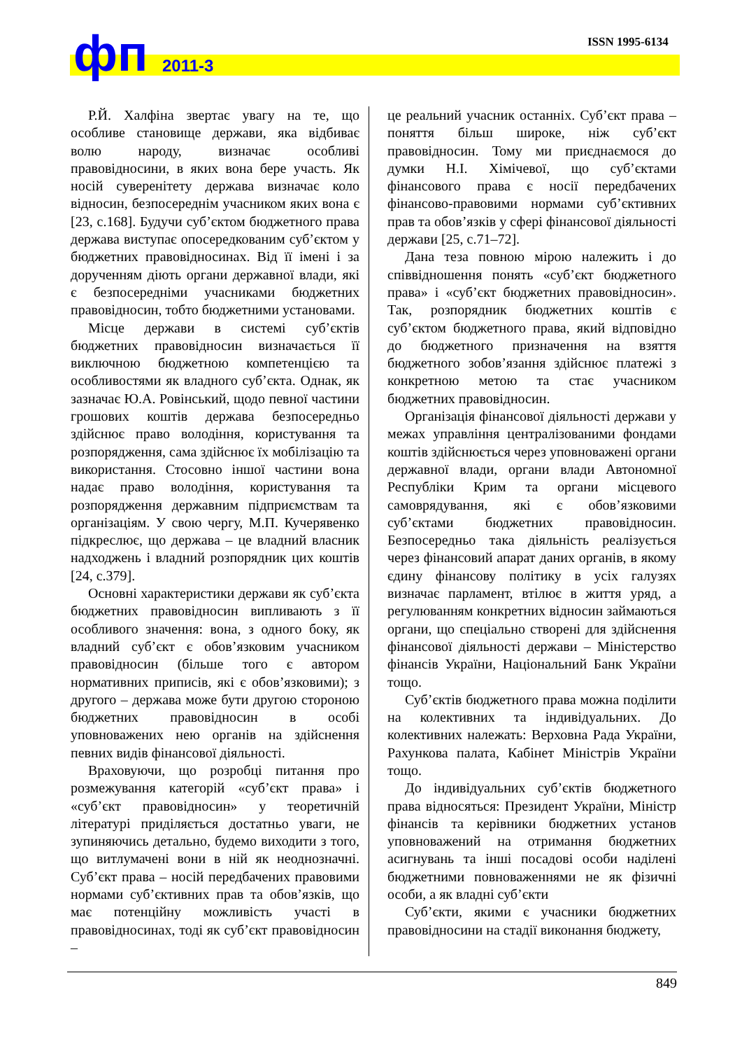ISSN 1995-6134
фп 2011-3
Р.Й. Халфіна звертає увагу на те, що особливе становище держави, яка відбиває волю народу, визначає особливі правовідносини, в яких вона бере участь. Як носій суверенітету держава визначає коло відносин, безпосереднім учасником яких вона є [23, с.168]. Будучи суб’єктом бюджетного права держава виступає опосередкованим суб’єктом у бюджетних правовідносинах. Від її імені і за дорученням діють органи державної влади, які є безпосередніми учасниками бюджетних правовідносин, тобто бюджетними установами.
Місце держави в системі суб’єктів бюджетних правовідносин визначається її виключною бюджетною компетенцією та особливостями як владного суб’єкта. Однак, як зазначає Ю.А. Ровінський, щодо певної частини грошових коштів держава безпосередньо здійснює право володіння, користування та розпорядження, сама здійснює їх мобілізацію та використання. Стосовно іншої частини вона надає право володіння, користування та розпорядження державним підприємствам та організаціям. У свою чергу, М.П. Кучерявенко підкреслює, що держава – це владний власник надходжень і владний розпорядник цих коштів [24, с.379].
Основні характеристики держави як суб’єкта бюджетних правовідносин випливають з її особливого значення: вона, з одного боку, як владний суб’єкт є обов’язковим учасником правовідносин (більше того є автором нормативних приписів, які є обов’язковими); з другого – держава може бути другою стороною бюджетних правовідносин в особі уповноважених нею органів на здійснення певних видів фінансової діяльності.
Враховуючи, що розробці питання про розмежування категорій «суб’єкт права» і «суб’єкт правовідносин» у теоретичній літературі приділяється достатньо уваги, не зупиняючись детально, будемо виходити з того, що витлумачені вони в ній як неоднозначні. Суб’єкт права – носій передбачених правовими нормами суб’єктивних прав та обов’язків, що має потенційну можливість участі в правовідносинах, тоді як суб’єкт правовідносин –
це реальний учасник останніх. Суб’єкт права – поняття більш широке, ніж суб’єкт правовідносин. Тому ми приєднаємося до думки Н.І. Хімічевої, що суб’єктами фінансового права є носії передбачених фінансово-правовими нормами суб’єктивних прав та обов’язків у сфері фінансової діяльності держави [25, с.71–72].
Дана теза повною мірою належить і до співвідношення понять «суб’єкт бюджетного права» і «суб’єкт бюджетних правовідносин». Так, розпорядник бюджетних коштів є суб’єктом бюджетного права, який відповідно до бюджетного призначення на взяття бюджетного зобов’язання здійснює платежі з конкретною метою та стає учасником бюджетних правовідносин.
Організація фінансової діяльності держави у межах управління централізованими фондами коштів здійснюється через уповноважені органи державної влади, органи влади Автономної Республіки Крим та органи місцевого самоврядування, які є обов’язковими суб’єктами бюджетних правовідносин. Безпосередньо така діяльність реалізується через фінансовий апарат даних органів, в якому єдину фінансову політику в усіх галузях визначає парламент, втілює в життя уряд, а регулюванням конкретних відносин займаються органи, що спеціально створені для здійснення фінансової діяльності держави – Міністерство фінансів України, Національний Банк України тощо.
Суб’єктів бюджетного права можна поділити на колективних та індивідуальних. До колективних належать: Верховна Рада України, Рахункова палата, Кабінет Міністрів України тощо.
До індивідуальних суб’єктів бюджетного права відносяться: Президент України, Міністр фінансів та керівники бюджетних установ уповноважений на отримання бюджетних асигнувань та інші посадові особи наділені бюджетними повноваженнями не як фізичні особи, а як владні суб’єкти
Суб’єкти, якими є учасники бюджетних правовідносини на стадії виконання бюджету,
849